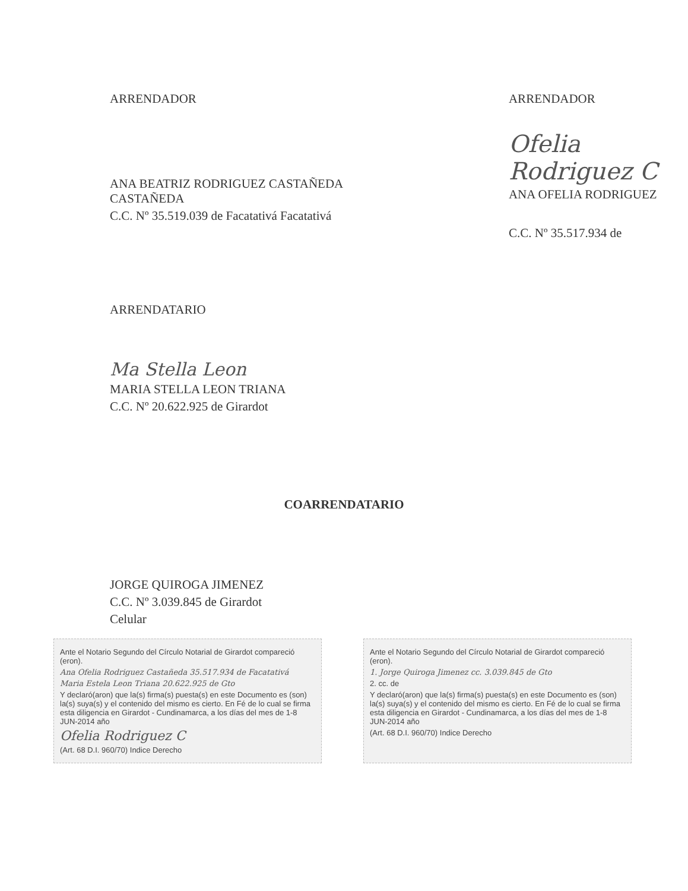ARRENDADOR
ANA BEATRIZ RODRIGUEZ CASTAÑEDA CASTAÑEDA
C.C. Nº 35.519.039 de Facatativá Facatativá
ARRENDADOR
Ofelia Rodriguez C
ANA OFELIA RODRIGUEZ
C.C. Nº 35.517.934 de
ARRENDATARIO
Ma Stella Leon
MARIA STELLA LEON TRIANA
C.C. Nº 20.622.925 de Girardot
COARRENDATARIO
JORGE QUIROGA JIMENEZ
C.C. Nº 3.039.845 de Girardot
Celular
Ante el Notario Segundo del Círculo Notarial de Girardot compareció (eron).
Ana Ofelia Rodriguez Castañeda 35.517.934 de Facatativá
Maria Estela Leon Triana 20.622.925 de Gto
Y declaró(aron) que la(s) firma(s) puesta(s) en este Documento es (son) la(s) suya(s) y el contenido del mismo es cierto. En Fé de lo cual se firma esta diligencia en Girardot - Cundinamarca, a los días del mes de 1-8 JUN-2014 año
Ofelia Rodriguez C
(Art. 68 D.I. 960/70) Indice Derecho
Ante el Notario Segundo del Círculo Notarial de Girardot compareció (eron).
1. Jorge Quiroga Jimenez cc. 3.039.845 de Gto
2. cc. de
Y declaró(aron) que la(s) firma(s) puesta(s) en este Documento es (son) la(s) suya(s) y el contenido del mismo es cierto. En Fé de lo cual se firma esta diligencia en Girardot - Cundinamarca, a los días del mes de 1-8 JUN-2014 año
(Art. 68 D.I. 960/70) Indice Derecho